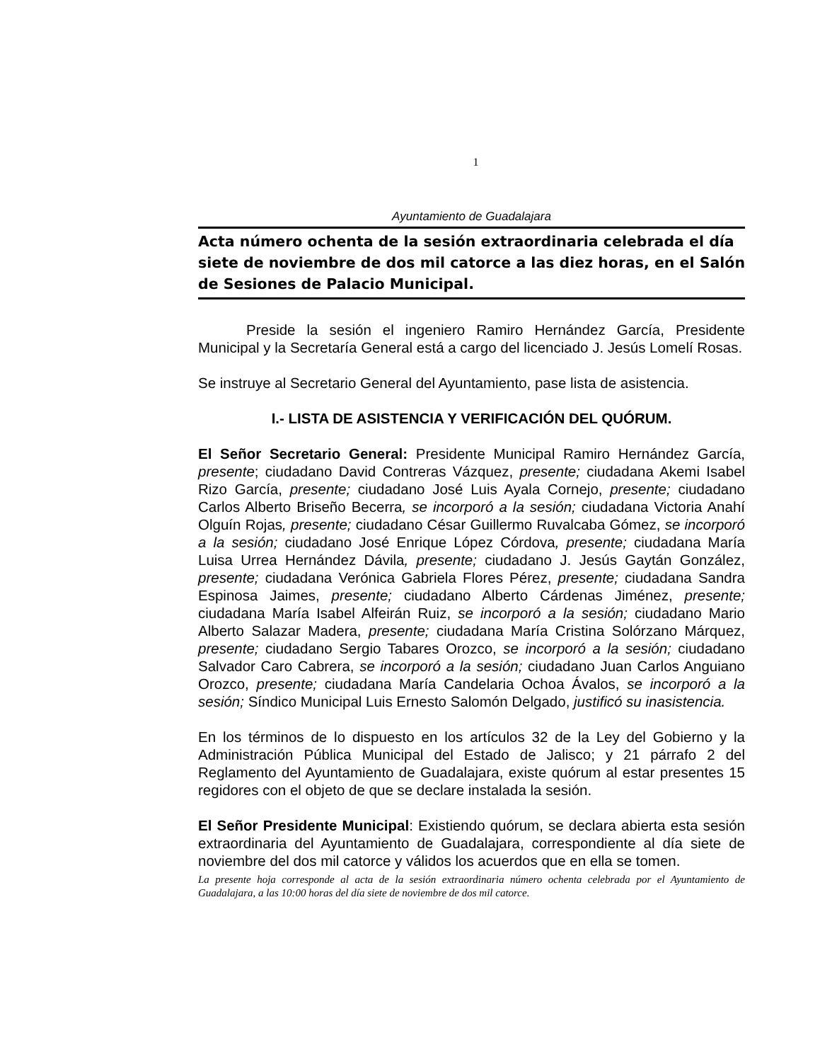1
Ayuntamiento de Guadalajara
Acta número ochenta de la sesión extraordinaria celebrada el día siete de noviembre de dos mil catorce a las diez horas, en el Salón de Sesiones de Palacio Municipal.
Preside la sesión el ingeniero Ramiro Hernández García, Presidente Municipal y la Secretaría General está a cargo del licenciado J. Jesús Lomelí Rosas.
Se instruye al Secretario General del Ayuntamiento, pase lista de asistencia.
I.- LISTA DE ASISTENCIA Y VERIFICACIÓN DEL QUÓRUM.
El Señor Secretario General: Presidente Municipal Ramiro Hernández García, presente; ciudadano David Contreras Vázquez, presente; ciudadana Akemi Isabel Rizo García, presente; ciudadano José Luis Ayala Cornejo, presente; ciudadano Carlos Alberto Briseño Becerra, se incorporó a la sesión; ciudadana Victoria Anahí Olguín Rojas, presente; ciudadano César Guillermo Ruvalcaba Gómez, se incorporó a la sesión; ciudadano José Enrique López Córdova, presente; ciudadana María Luisa Urrea Hernández Dávila, presente; ciudadano J. Jesús Gaytán González, presente; ciudadana Verónica Gabriela Flores Pérez, presente; ciudadana Sandra Espinosa Jaimes, presente; ciudadano Alberto Cárdenas Jiménez, presente; ciudadana María Isabel Alfeirán Ruiz, se incorporó a la sesión; ciudadano Mario Alberto Salazar Madera, presente; ciudadana María Cristina Solórzano Márquez, presente; ciudadano Sergio Tabares Orozco, se incorporó a la sesión; ciudadano Salvador Caro Cabrera, se incorporó a la sesión; ciudadano Juan Carlos Anguiano Orozco, presente; ciudadana María Candelaria Ochoa Ávalos, se incorporó a la sesión; Síndico Municipal Luis Ernesto Salomón Delgado, justificó su inasistencia.
En los términos de lo dispuesto en los artículos 32 de la Ley del Gobierno y la Administración Pública Municipal del Estado de Jalisco; y 21 párrafo 2 del Reglamento del Ayuntamiento de Guadalajara, existe quórum al estar presentes 15 regidores con el objeto de que se declare instalada la sesión.
El Señor Presidente Municipal: Existiendo quórum, se declara abierta esta sesión extraordinaria del Ayuntamiento de Guadalajara, correspondiente al día siete de noviembre del dos mil catorce y válidos los acuerdos que en ella se tomen.
La presente hoja corresponde al acta de la sesión extraordinaria número ochenta celebrada por el Ayuntamiento de Guadalajara, a las 10:00 horas del día siete de noviembre de dos mil catorce.